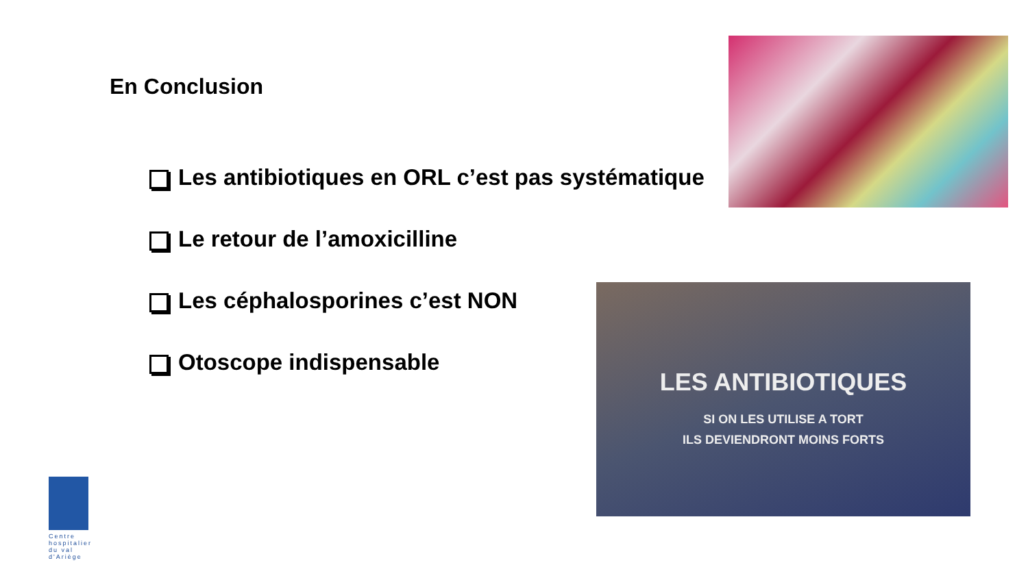En Conclusion
Les antibiotiques en ORL c’est pas systématique
Le retour de l’amoxicilline
Les céphalosporines c’est NON
Otoscope indispensable
LES ANTIBIOTIQUES
SI ON LES UTILISE A TORT
ILS DEVIENDRONT MOINS FORTS
Centre hospitalier du val d'Ariège